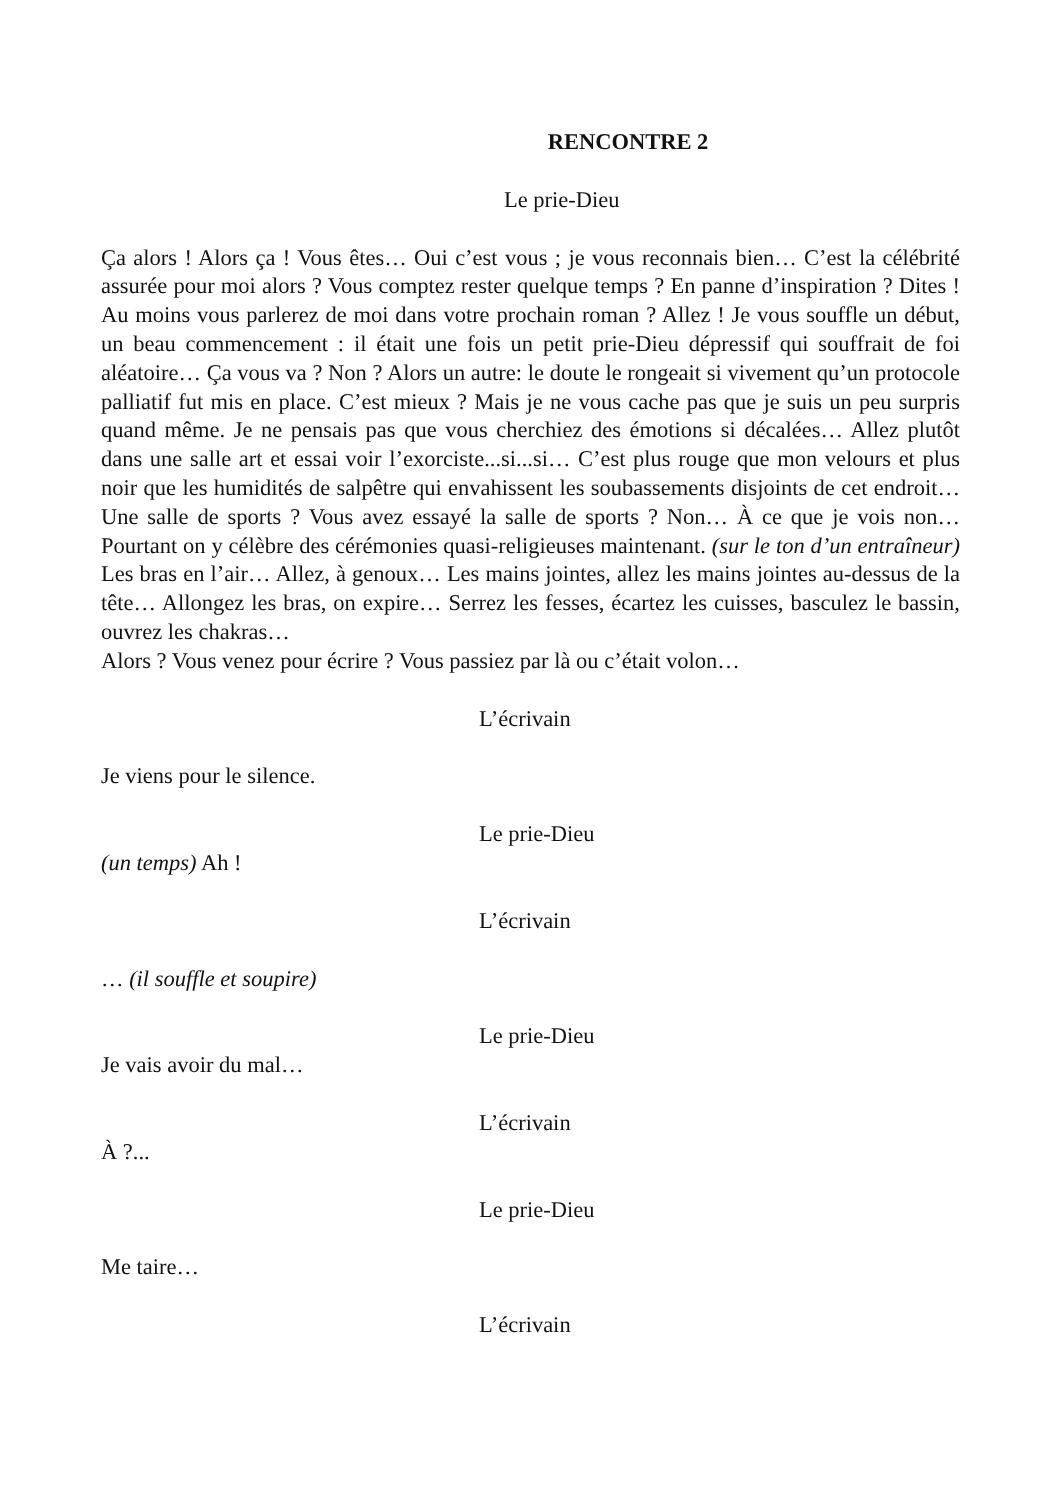RENCONTRE 2
Le prie-Dieu
Ça alors ! Alors ça ! Vous êtes… Oui c’est vous ; je vous reconnais bien… C’est la célébrité assurée pour moi alors ? Vous comptez rester quelque temps ? En panne d’inspiration ? Dites ! Au moins vous parlerez de moi dans votre prochain roman ? Allez ! Je vous souffle un début, un beau commencement : il était une fois un petit prie-Dieu dépressif qui souffrait de foi aléatoire… Ça vous va ? Non ? Alors un autre: le doute le rongeait si vivement qu’un protocole palliatif fut mis en place. C’est mieux ? Mais je ne vous cache pas que je suis un peu surpris quand même. Je ne pensais pas que vous cherchiez des émotions si décalées… Allez plutôt dans une salle art et essai voir l’exorciste...si...si… C’est plus rouge que mon velours et plus noir que les humidités de salpêtre qui envahissent les soubassements disjoints de cet endroit… Une salle de sports ? Vous avez essayé la salle de sports ? Non… À ce que je vois non… Pourtant on y célèbre des cérémonies quasi-religieuses maintenant. (sur le ton d’un entraîneur) Les bras en l’air… Allez, à genoux… Les mains jointes, allez les mains jointes au-dessus de la tête… Allongez les bras, on expire… Serrez les fesses, écartez les cuisses, basculez le bassin, ouvrez les chakras…
Alors ? Vous venez pour écrire ? Vous passiez par là ou c’était volon…
L’écrivain
Je viens pour le silence.
Le prie-Dieu
(un temps) Ah !
L’écrivain
… (il souffle et soupire)
Le prie-Dieu
Je vais avoir du mal…
L’écrivain
À ?...
Le prie-Dieu
Me taire…
L’écrivain